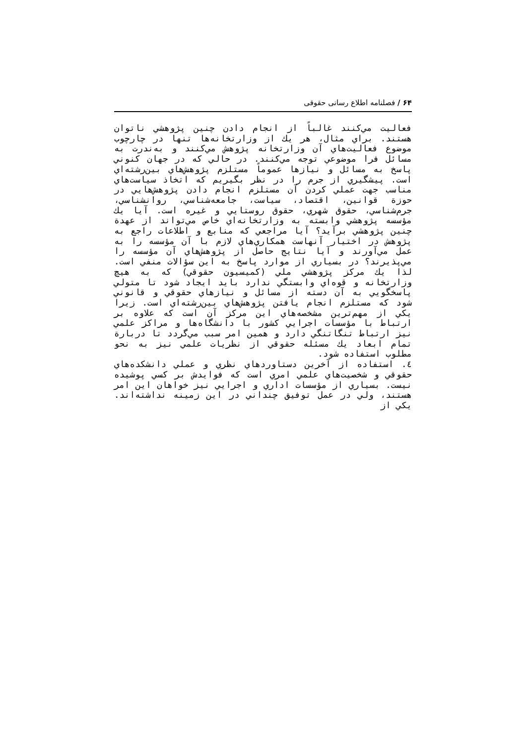۶۴ / فصلنامه اطلاع رسانی حقوقی
فعاليت مي‌كنند غالباً از انجام دادن چنين پژوهشي ناتوان هستند. براي مثال، هر يك از وزارتخانه‌ها تنها در چارچوب موضوع فعاليت‌هاي آن وزارتخانه پژوهش مي‌كنند و به‌ندرت به مسائل فرا موضوعي توجه مي‌كنند. در حالي كه در جهان كنوني پاسخ به مسائل و نيازها عموماً مستلزم پژوهش‌هاي بين‌رشته‌اي است. پيشگيري از جرم را در نظر بگيريم كه اتخاذ سياست‌هاي مناسب جهت عملي كردن آن مستلزم انجام دادن پژوهش‌هايي در حوزة قوانين، اقتصاد، سياست، جامعه‌شناسي، روانشناسي، جرم‌شناسي، حقوق شهري، حقوق روستايي و غيره است. آيا يك مؤسسه پژوهشي وابسته به وزارتخانه‌اي خاص مي‌تواند از عهدة چنين پژوهشي برآيد؟ آيا مراجعي كه منابع و اطلاعات راجع به پژوهش در اختيار آنهاست همكاري‌هاي لازم با آن مؤسسه را به عمل مي‌آورند و آيا نتايج حاصل از پژوهش‌هاي آن مؤسسه را مي‌پذيرند؟ در بسياري از موارد پاسخ به اين سؤالات منفي است. لذا يك مركز پژوهشي ملي (كميسيون حقوقي) كه به هيچ وزارتخانه و قوه‌اي وابستگي ندارد بايد ايجاد شود تا متولي پاسخگويي به آن دسته از مسائل و نيازهاي حقوقي و قانوني شود كه مستلزم انجام يافتن پژوهش‌هاي بين‌رشته‌اي است. زيرا يكي از مهم‌ترين مشخصه‌هاي اين مركز آن است كه علاوه بر ارتباط با مؤسسات اجرايي كشور با دانشگاه‌ها و مراكز علمي نيز ارتباط تنگاتنگي دارد و همين امر سبب مي‌گردد تا دربارة تمام ابعاد يك مسئله حقوقي از نظريات علمي نيز به نحو مطلوب استفاده شود.
٤. استفاده از آخرين دستاوردهاي نظري و عملي دانشكده‌هاي حقوقي و شخصيت‌هاي علمي امري است كه فوايدش بر كسي پوشيده نيست. بسياري از مؤسسات اداري و اجرايي نيز خواهان اين امر هستند، ولي در عمل توفيق چنداني در اين زمينه نداشته‌اند. يكي از